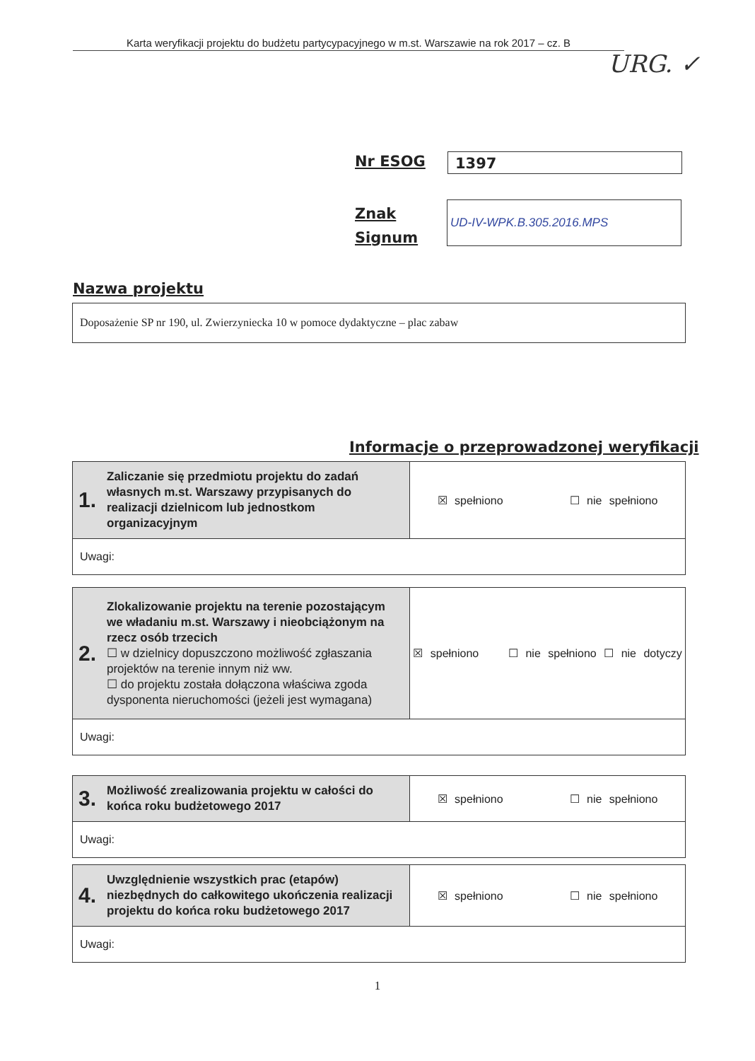Karta weryfikacji projektu do budżetu partycypacyjnego w m.st. Warszawie na rok 2017 – cz. B
URG. ✓
Nr ESOG 1397
Znak
Signum
UD-IV-WPK.B.305.2016.MPS
Nazwa projektu
Doposażenie SP nr 190, ul. Zwierzyniecka 10 w pomoce dydaktyczne – plac zabaw
Informacje o przeprowadzonej weryfikacji
| 1. Zaliczanie się przedmiotu projektu do zadań własnych m.st. Warszawy przypisanych do realizacji dzielnicom lub jednostkom organizacyjnym | ☒ spełniono ☐ nie spełniono |
| Uwagi: | |
| 2. Zlokalizowanie projektu na terenie pozostającym we władaniu m.st. Warszawy i nieobciążonym na rzecz osób trzecich ☐ w dzielnicy dopuszczono możliwość zgłaszania projektów na terenie innym niż ww. ☐ do projektu została dołączona właściwa zgoda dysponenta nieruchomości (jeżeli jest wymagana) | ☒ spełniono ☐ nie spełniono ☐ nie dotyczy |
| Uwagi: | |
| 3. Możliwość zrealizowania projektu w całości do końca roku budżetowego 2017 | ☒ spełniono ☐ nie spełniono |
| Uwagi: | |
| 4. Uwzględnienie wszystkich prac (etapów) niezbędnych do całkowitego ukończenia realizacji projektu do końca roku budżetowego 2017 | ☒ spełniono ☐ nie spełniono |
| Uwagi: | |
1